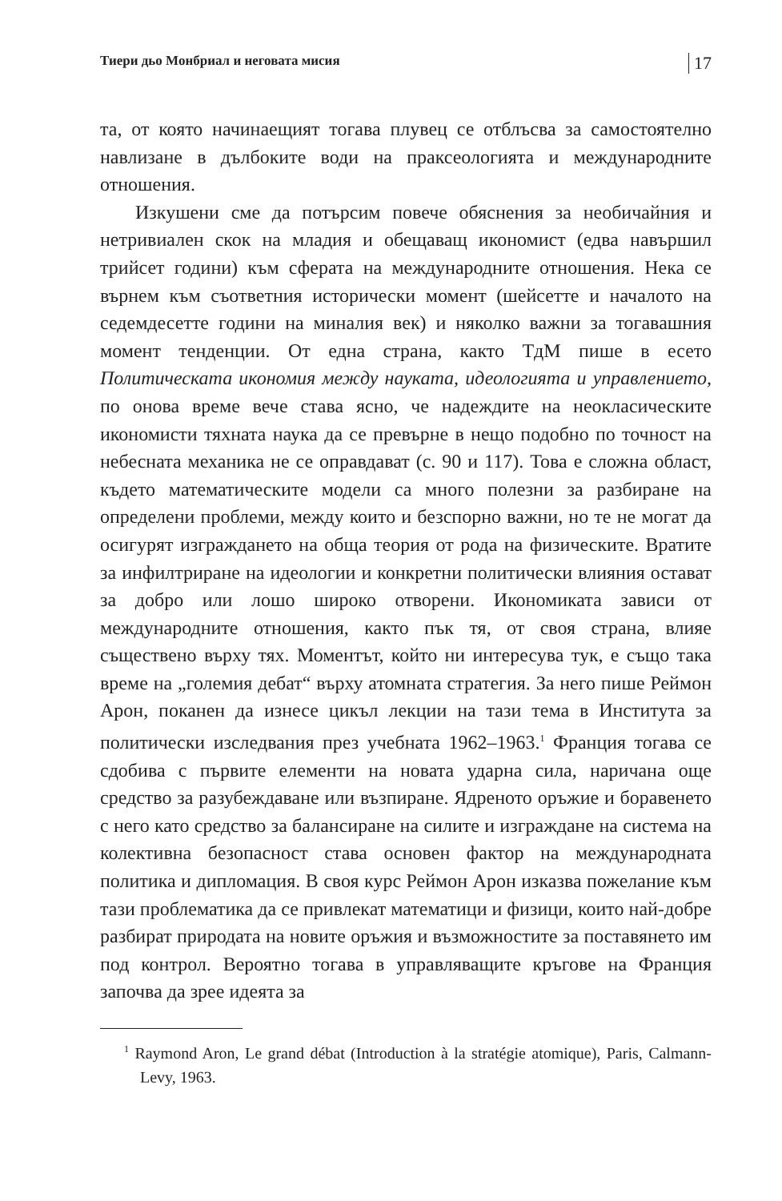Тиери дьо Монбриал и неговата мисия 17
та, от която начинаещият тогава плувец се отблъсва за самостоятелно навлизане в дълбоките води на праксеологията и международните отношения.
Изкушени сме да потърсим повече обяснения за необичайния и нетривиален скок на младия и обещаващ икономист (едва навършил трийсет години) към сферата на международните отношения. Нека се върнем към съответния исторически момент (шейсетте и началото на седемдесетте години на миналия век) и няколко важни за тогавашния момент тенденции. От една страна, както ТдМ пише в есето Политическата икономия между науката, идеологията и управлението, по онова време вече става ясно, че надеждите на неокласическите икономисти тяхната наука да се превърне в нещо подобно по точност на небесната механика не се оправдават (с. 90 и 117). Това е сложна област, където математическите модели са много полезни за разбиране на определени проблеми, между които и безспорно важни, но те не могат да осигурят изграждането на обща теория от рода на физическите. Вратите за инфилтриране на идеологии и конкретни политически влияния остават за добро или лошо широко отворени. Икономиката зависи от международните отношения, както пък тя, от своя страна, влияе съществено върху тях. Моментът, който ни интересува тук, е също така време на „големия дебат“ върху атомната стратегия. За него пише Реймон Арон, поканен да изнесе цикъл лекции на тази тема в Института за политически изследвания през учебната 1962–1963.<sup>1</sup> Франция тогава се сдобива с първите елементи на новата ударна сила, наричана още средство за разубеждаване или възпиране. Ядреното оръжие и боравенето с него като средство за балансиране на силите и изграждане на система на колективна безопасност става основен фактор на международната политика и дипломация. В своя курс Реймон Арон изказва пожелание към тази проблематика да се привлекат математици и физици, които най-добре разбират природата на новите оръжия и възможностите за поставянето им под контрол. Вероятно тогава в управляващите кръгове на Франция започва да зрее идеята за
<sup>1</sup> Raymond Aron, Le grand débat (Introduction à la stratégie atomique), Paris, Calmann-Levy, 1963.